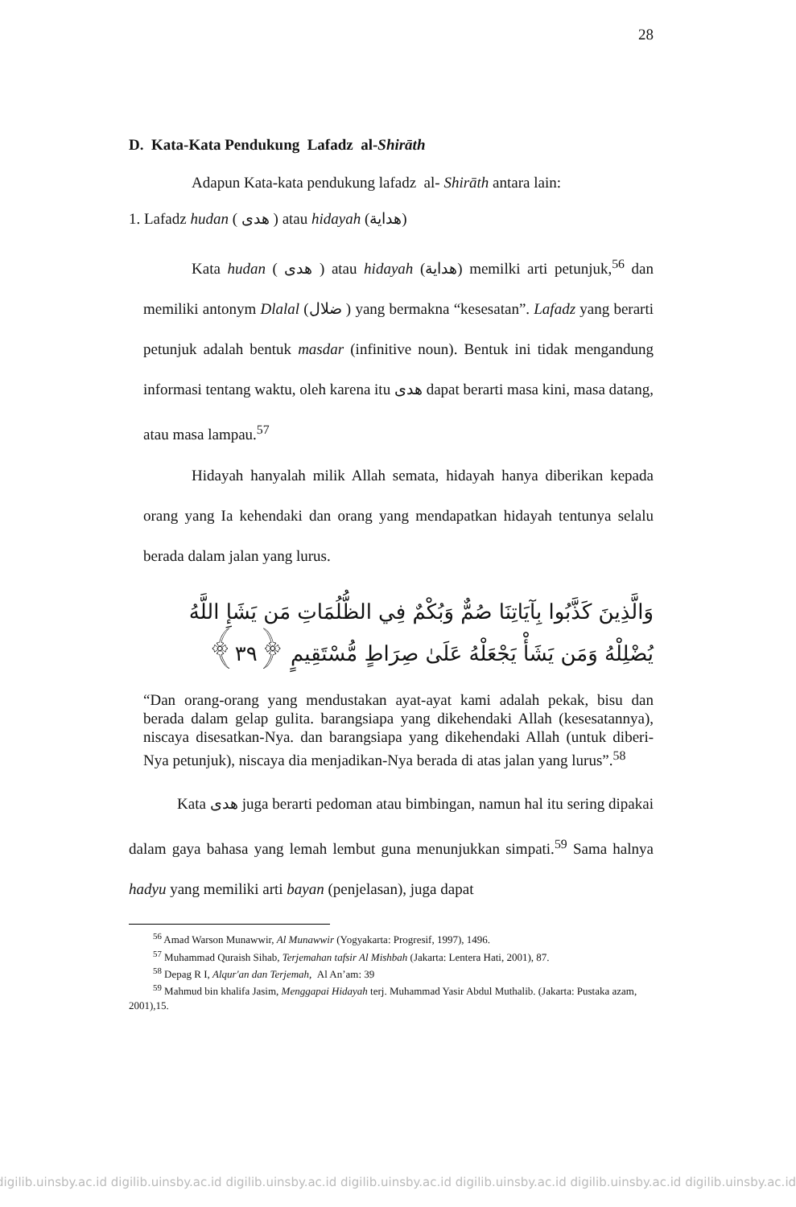28
D. Kata-Kata Pendukung Lafadz al-Shirāth
Adapun Kata-kata pendukung lafadz al- Shirāth antara lain:
1. Lafadz hudan ( هدى ) atau hidayah (هداية)
Kata hudan ( هدى ) atau hidayah (هداية) memilki arti petunjuk,<sup>56</sup> dan memiliki antonym Dlalal (ضلال ) yang bermakna “kesesatan”. Lafadz yang berarti petunjuk adalah bentuk masdar (infinitive noun). Bentuk ini tidak mengandung informasi tentang waktu, oleh karena itu هدى dapat berarti masa kini, masa datang, atau masa lampau.<sup>57</sup>
Hidayah hanyalah milik Allah semata, hidayah hanya diberikan kepada orang yang Ia kehendaki dan orang yang mendapatkan hidayah tentunya selalu berada dalam jalan yang lurus.
وَالَّذِينَ كَذَّبُوا بِآيَاتِنَا صُمٌّ وَبُكْمٌ فِي الظُّلُمَاتِ مَن يَشَإِ اللَّهُ يُضْلِلْهُ وَمَن يَشَأْ يَجْعَلْهُ عَلَىٰ صِرَاطٍ مُّسْتَقِيمٍ ﴿٣٩﴾
“Dan orang-orang yang mendustakan ayat-ayat kami adalah pekak, bisu dan berada dalam gelap gulita. barangsiapa yang dikehendaki Allah (kesesatannya), niscaya disesatkan-Nya. dan barangsiapa yang dikehendaki Allah (untuk diberi-Nya petunjuk), niscaya dia menjadikan-Nya berada di atas jalan yang lurus”.<sup>58</sup>
Kata هدى juga berarti pedoman atau bimbingan, namun hal itu sering dipakai dalam gaya bahasa yang lemah lembut guna menunjukkan simpati.<sup>59</sup> Sama halnya hadyu yang memiliki arti bayan (penjelasan), juga dapat
<sup>56</sup> Amad Warson Munawwir, Al Munawwir (Yogyakarta: Progresif, 1997), 1496.
<sup>57</sup> Muhammad Quraish Sihab, Terjemahan tafsir Al Mishbah (Jakarta: Lentera Hati, 2001), 87.
<sup>58</sup> Depag R I, Alqur'an dan Terjemah, Al An’am: 39
<sup>59</sup> Mahmud bin khalifa Jasim, Menggapai Hidayah terj. Muhammad Yasir Abdul Muthalib. (Jakarta: Pustaka azam, 2001),15.
digilib.uinsby.ac.id digilib.uinsby.ac.id digilib.uinsby.ac.id digilib.uinsby.ac.id digilib.uinsby.ac.id digilib.uinsby.ac.id digilib.uinsby.ac.id